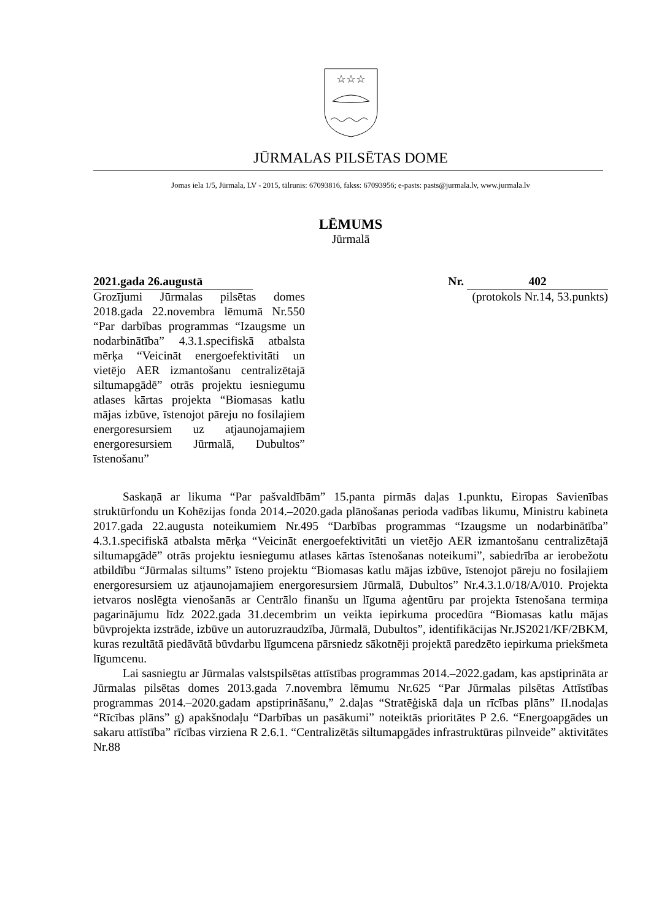☆☆☆
JŪRMALAS PILSĒTAS DOME
Jomas iela 1/5, Jūrmala, LV - 2015, tālrunis: 67093816, fakss: 67093956; e-pasts: pasts@jurmala.lv, www.jurmala.lv
LĒMUMS
Jūrmalā
2021.gada 26.augustā Nr. 402
Grozījumi Jūrmalas pilsētas domes 2018.gada 22.novembra lēmumā Nr.550 “Par darbības programmas “Izaugsme un nodarbinātība” 4.3.1.specifiskā atbalsta mērķa “Veicināt energoefektivitāti un vietējo AER izmantošanu centralizētajā siltumapgādē” otrās projektu iesniegumu atlases kārtas projekta “Biomasas katlu mājas izbūve, īstenojot pāreju no fosilajiem energoresursiem uz atjaunojamajiem energoresursiem Jūrmalā, Dubultos” īstenošanu”
(protokols Nr.14, 53.punkts)
Saskaņā ar likuma “Par pašvaldībām” 15.panta pirmās daļas 1.punktu, Eiropas Savienības struktūrfondu un Kohēzijas fonda 2014.–2020.gada plānošanas perioda vadības likumu, Ministru kabineta 2017.gada 22.augusta noteikumiem Nr.495 “Darbības programmas “Izaugsme un nodarbinātība” 4.3.1.specifiskā atbalsta mērķa “Veicināt energoefektivitāti un vietējo AER izmantošanu centralizētajā siltumapgādē” otrās projektu iesniegumu atlases kārtas īstenošanas noteikumi”, sabiedrība ar ierobežotu atbildību “Jūrmalas siltums” īsteno projektu “Biomasas katlu mājas izbūve, īstenojot pāreju no fosilajiem energoresursiem uz atjaunojamajiem energoresursiem Jūrmalā, Dubultos” Nr.4.3.1.0/18/A/010. Projekta ietvaros noslēgta vienošanās ar Centrālo finanšu un līguma aģentūru par projekta īstenošana termiņa pagarinājumu līdz 2022.gada 31.decembrim un veikta iepirkuma procedūra “Biomasas katlu mājas būvprojekta izstrāde, izbūve un autoruzraudzība, Jūrmalā, Dubultos”, identifikācijas Nr.JS2021/KF/2BKM, kuras rezultātā piedāvātā būvdarbu līgumcena pārsniedz sākotnēji projektā paredzēto iepirkuma priekšmeta līgumcenu.
Lai sasniegtu ar Jūrmalas valstspilsētas attīstības programmas 2014.–2022.gadam, kas apstiprināta ar Jūrmalas pilsētas domes 2013.gada 7.novembra lēmumu Nr.625 “Par Jūrmalas pilsētas Attīstības programmas 2014.–2020.gadam apstiprināšanu,” 2.daļas “Stratēģiskā daļa un rīcības plāns” II.nodaļas “Rīcības plāns” g) apakšnodaļu “Darbības un pasākumi” noteiktās prioritātes P 2.6. “Energoapgādes un sakaru attīstība” rīcības virziena R 2.6.1. “Centralizētās siltumapgādes infrastruktūras pilnveide” aktivitātes Nr.88